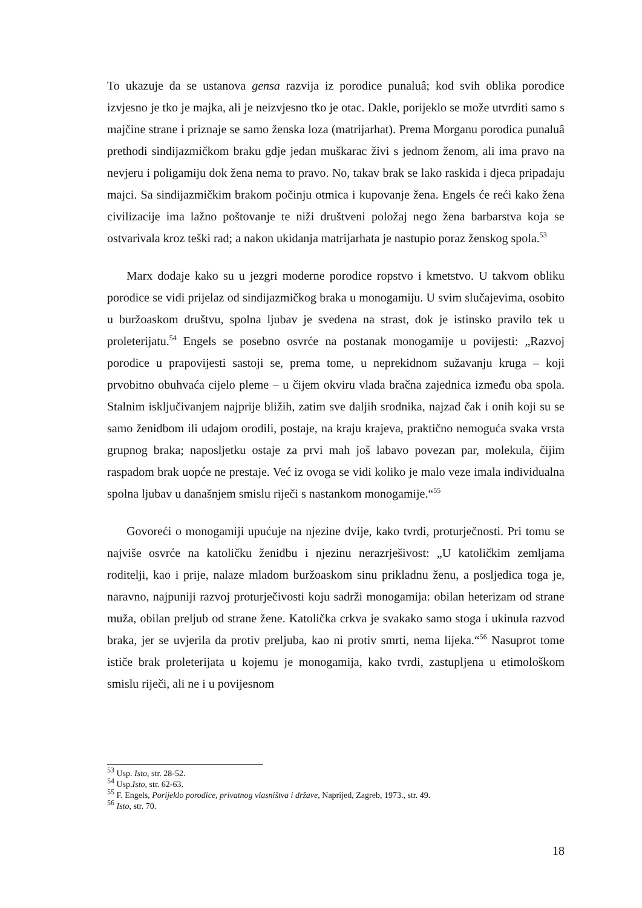To ukazuje da se ustanova gensa razvija iz porodice punaluâ; kod svih oblika porodice izvjesno je tko je majka, ali je neizvjesno tko je otac. Dakle, porijeklo se može utvrditi samo s majčine strane i priznaje se samo ženska loza (matrijarhat). Prema Morganu porodica punaluâ prethodi sindijazmičkom braku gdje jedan muškarac živi s jednom ženom, ali ima pravo na nevjeru i poligamiju dok žena nema to pravo. No, takav brak se lako raskida i djeca pripadaju majci. Sa sindijazmičkim brakom počinju otmica i kupovanje žena. Engels će reći kako žena civilizacije ima lažno poštovanje te niži društveni položaj nego žena barbarstva koja se ostvarivala kroz teški rad; a nakon ukidanja matrijarhata je nastupio poraz ženskog spola.<sup>53</sup>
Marx dodaje kako su u jezgri moderne porodice ropstvo i kmetstvo. U takvom obliku porodice se vidi prijelaz od sindijazmičkog braka u monogamiju. U svim slučajevima, osobito u buržoaskom društvu, spolna ljubav je svedena na strast, dok je istinsko pravilo tek u proleterijatu.<sup>54</sup> Engels se posebno osvrće na postanak monogamije u povijesti: „Razvoj porodice u prapovijesti sastoji se, prema tome, u neprekidnom sužavanju kruga – koji prvobitno obuhvaća cijelo pleme – u čijem okviru vlada bračna zajednica između oba spola. Stalnim isključivanjem najprije bližih, zatim sve daljih srodnika, najzad čak i onih koji su se samo ženidbom ili udajom orodili, postaje, na kraju krajeva, praktično nemoguća svaka vrsta grupnog braka; naposljetku ostaje za prvi mah još labavo povezan par, molekula, čijim raspadom brak uopće ne prestaje. Već iz ovoga se vidi koliko je malo veze imala individualna spolna ljubav u današnjem smislu riječi s nastankom monogamije.“<sup>55</sup>
Govoreći o monogamiji upućuje na njezine dvije, kako tvrdi, proturječnosti. Pri tomu se najviše osvrće na katoličku ženidbu i njezinu nerazrješivost: „U katoličkim zemljama roditelji, kao i prije, nalaze mladom buržoaskom sinu prikladnu ženu, a posljedica toga je, naravno, najpuniji razvoj proturječivosti koju sadrži monogamija: obilan heterizam od strane muža, obilan preljub od strane žene. Katolička crkva je svakako samo stoga i ukinula razvod braka, jer se uvjerila da protiv preljuba, kao ni protiv smrti, nema lijeka.“<sup>56</sup> Nasuprot tome ističe brak proleterijata u kojemu je monogamija, kako tvrdi, zastupljena u etimološkom smislu riječi, ali ne i u povijesnom
<sup>53</sup> Usp. Isto, str. 28-52.
<sup>54</sup> Usp.Isto, str. 62-63.
<sup>55</sup> F. Engels, Porijeklo porodice, privatnog vlasništva i države, Naprijed, Zagreb, 1973., str. 49.
<sup>56</sup> Isto, str. 70.
18